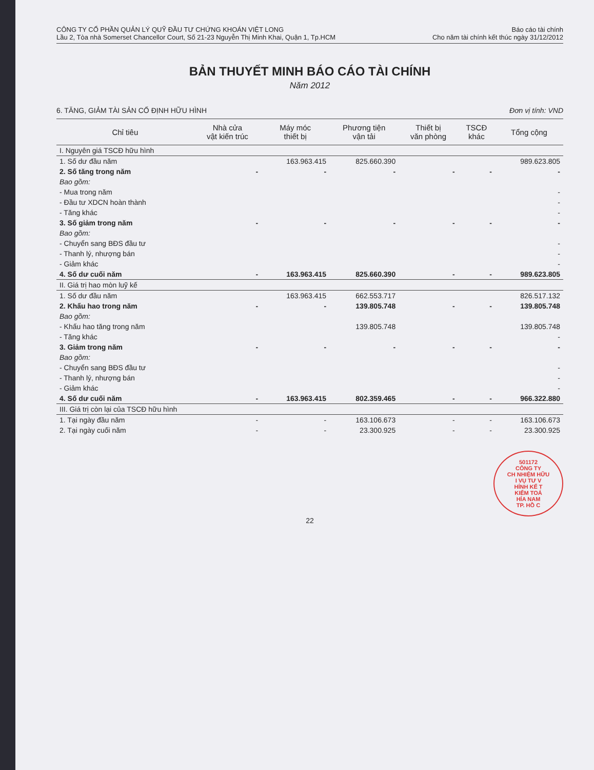CÔNG TY CỔ PHẦN QUẢN LÝ QUỸ ĐẦU TƯ CHỨNG KHOÁN VIỆT LONG
Lầu 2, Tòa nhà Somerset Chancellor Court, Số 21-23 Nguyễn Thị Minh Khai, Quận 1, Tp.HCM
Báo cáo tài chính
Cho năm tài chính kết thúc ngày 31/12/2012
BẢN THUYẾT MINH BÁO CÁO TÀI CHÍNH
Năm 2012
6. TĂNG, GIẢM TÀI SẢN CỐ ĐỊNH HỮU HÌNH Đơn vị tính: VND
| Chỉ tiêu | Nhà cửa vật kiến trúc | Máy móc thiết bị | Phương tiện vận tải | Thiết bị văn phòng | TSCĐ khác | Tổng cộng |
| --- | --- | --- | --- | --- | --- | --- |
| I. Nguyên giá TSCĐ hữu hình | | | | | | |
| 1. Số dư đầu năm | | 163.963.415 | 825.660.390 | | | 989.623.805 |
| 2. Số tăng trong năm | - | - | - | - | - | - |
| Bao gồm: | | | | | | |
| - Mua trong năm | | | | | | - |
| - Đầu tư XDCN hoàn thành | | | | | | - |
| - Tăng khác | | | | | | - |
| 3. Số giảm trong năm | - | - | - | - | - | - |
| Bao gồm: | | | | | | |
| - Chuyển sang BĐS đầu tư | | | | | | - |
| - Thanh lý, nhượng bán | | | | | | - |
| - Giảm khác | | | | | | - |
| 4. Số dư cuối năm | - | 163.963.415 | 825.660.390 | - | - | 989.623.805 |
| II. Giá trị hao mòn luỹ kế | | | | | | |
| 1. Số dư đầu năm | | 163.963.415 | 662.553.717 | | | 826.517.132 |
| 2. Khấu hao trong năm | - | - | 139.805.748 | - | - | 139.805.748 |
| Bao gồm: | | | | | | |
| - Khấu hao tăng trong năm | | | 139.805.748 | | | 139.805.748 |
| - Tăng khác | | | | | | - |
| 3. Giảm trong năm | - | - | - | - | - | - |
| Bao gồm: | | | | | | |
| - Chuyển sang BĐS đầu tư | | | | | | - |
| - Thanh lý, nhượng bán | | | | | | - |
| - Giảm khác | | | | | | - |
| 4. Số dư cuối năm | - | 163.963.415 | 802.359.465 | - | - | 966.322.880 |
| III. Giá trị còn lại của TSCĐ hữu hình | | | | | | |
| 1. Tại ngày đầu năm | - | - | 163.106.673 | - | - | 163.106.673 |
| 2. Tại ngày cuối năm | - | - | 23.300.925 | - | - | 23.300.925 |
501172
CÔNG TY
CH NHIỆM HỮU
I VỤ TƯ V
HÍNH KẾ T
KIỂM TOÁ
HÍA NAM
TP. HỒ C
22